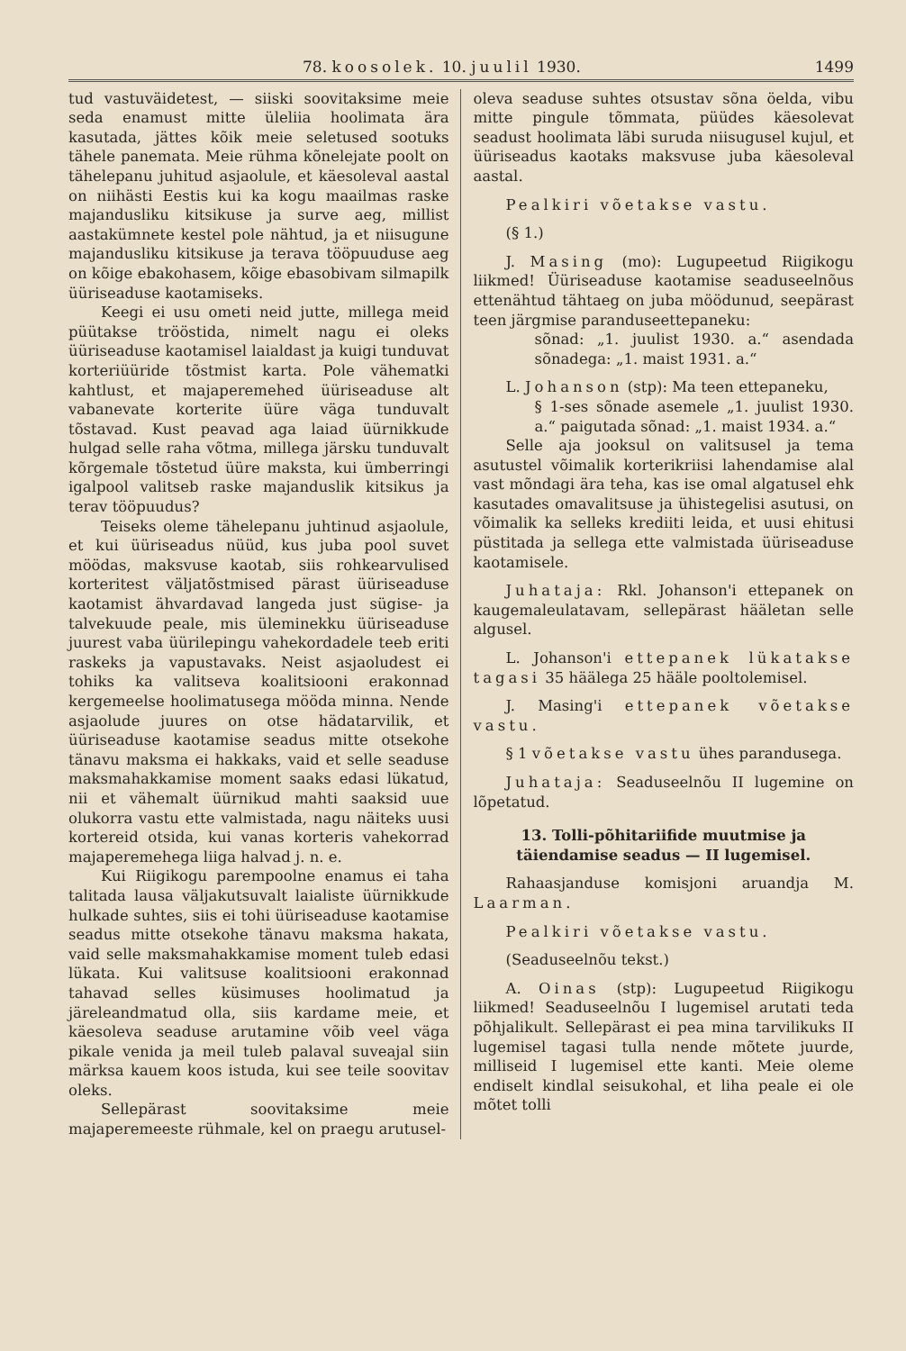78. koosolek. 10. juulil 1930. 1499
tud vastuväidetest, — siiski soovitaksime meie seda enamust mitte üleliia hoolimata ära kasutada, jättes kõik meie seletused sootuks tähele panemata. Meie rühma kõnelejate poolt on tähelepanu juhitud asjaolule, et käesoleval aastal on niihästi Eestis kui ka kogu maailmas raske majandusliku kitsikuse ja surve aeg, millist aastakümnete kestel pole nähtud, ja et niisugune majandusliku kitsikuse ja terava tööpuuduse aeg on kõige ebakohasem, kõige ebasobivam silmapilk üüriseaduse kaotamiseks.
Keegi ei usu ometi neid jutte, millega meid püütakse trööstida, nimelt nagu ei oleks üüriseaduse kaotamisel laialdast ja kuigi tunduvat korteriüüride tõstmist karta. Pole vähematki kahtlust, et majaperemehed üüriseaduse alt vabanevate korterite üüre väga tunduvalt tõstavad. Kust peavad aga laiad üürnikkude hulgad selle raha võtma, millega järsku tunduvalt kõrgemale tõstetud üüre maksta, kui ümberringi igalpool valitseb raske majanduslik kitsikus ja terav tööpuudus?
Teiseks oleme tähelepanu juhtinud asjaolule, et kui üüriseadus nüüd, kus juba pool suvet möödas, maksvuse kaotab, siis rohkearvulised korteritest väljatõstmised pärast üüriseaduse kaotamist ähvardavad langeda just sügise- ja talvekuude peale, mis üleminekku üüriseaduse juurest vaba üürilepingu vahekordadele teeb eriti raskeks ja vapustavaks. Neist asjaoludest ei tohiks ka valitseva koalitsiooni erakonnad kergemeelse hoolimatusega mööda minna. Nende asjaolude juures on otse hädatarvilik, et üüriseaduse kaotamise seadus mitte otsekohe tänavu maksma ei hakkaks, vaid et selle seaduse maksmahakkamise moment saaks edasi lükatud, nii et vähemalt üürnikud mahti saaksid uue olukorra vastu ette valmistada, nagu näiteks uusi kortereid otsida, kui vanas korteris vahekorrad majaperemehega liiga halvad j. n. e.
Kui Riigikogu parempoolne enamus ei taha talitada lausa väljakutsuvalt laialiste üürnikkude hulkade suhtes, siis ei tohi üüriseaduse kaotamise seadus mitte otsekohe tänavu maksma hakata, vaid selle maksmahakkamise moment tuleb edasi lükata. Kui valitsuse koalitsiooni erakonnad tahavad selles küsimuses hoolimatud ja järeleandmatud olla, siis kardame meie, et käesoleva seaduse arutamine võib veel väga pikale venida ja meil tuleb palaval suveajal siin märksa kauem koos istuda, kui see teile soovitav oleks.
Sellepärast soovitaksime meie majaperemeeste rühmale, kel on praegu arutusel-
oleva seaduse suhtes otsustav sõna öelda, vibu mitte pingule tõmmata, püüdes käesolevat seadust hoolimata läbi suruda niisugusel kujul, et üüriseadus kaotaks maksvuse juba käesoleval aastal.
Pealkiri võetakse vastu.
(§ 1.)
J. Masing (mo): Lugupeetud Riigikogu liikmed! Üüriseaduse kaotamise seaduseelnõus ettenähtud tähtaeg on juba möödunud, seepärast teen järgmise paranduseettepaneku:
sõnad: „1. juulist 1930. a.“ asendada sõnadega: „1. maist 1931. a.“
L. Johanson (stp): Ma teen ettepaneku,
§ 1-ses sõnade asemele „1. juulist 1930. a.“ paigutada sõnad: „1. maist 1934. a.“
Selle aja jooksul on valitsusel ja tema asutustel võimalik korterikriisi lahendamise alal vast mõndagi ära teha, kas ise omal algatusel ehk kasutades omavalitsuse ja ühistegelisi asutusi, on võimalik ka selleks krediiti leida, et uusi ehitusi püstitada ja sellega ette valmistada üüriseaduse kaotamisele.
Juhataja: Rkl. Johanson'i ettepanek on kaugemaleulatavam, sellepärast hääletan selle algusel.
L. Johanson'i ettepanek lükatakse tagasi 35 häälega 25 hääle pooltolemisel.
J. Masing'i ettepanek võetakse vastu.
§ 1 võetakse vastu ühes parandusega.
Juhataja: Seaduseelnõu II lugemine on lõpetatud.
13. Tolli-põhitariifide muutmise ja täiendamise seadus — II lugemisel.
Rahaasjanduse komisjoni aruandja M. Laarman.
Pealkiri võetakse vastu.
(Seaduseelnõu tekst.)
A. Oinas (stp): Lugupeetud Riigikogu liikmed! Seaduseelnõu I lugemisel arutati teda põhjalikult. Sellepärast ei pea mina tarvilikuks II lugemisel tagasi tulla nende mõtete juurde, milliseid I lugemisel ette kanti. Meie oleme endiselt kindlal seisukohal, et liha peale ei ole mõtet tolli